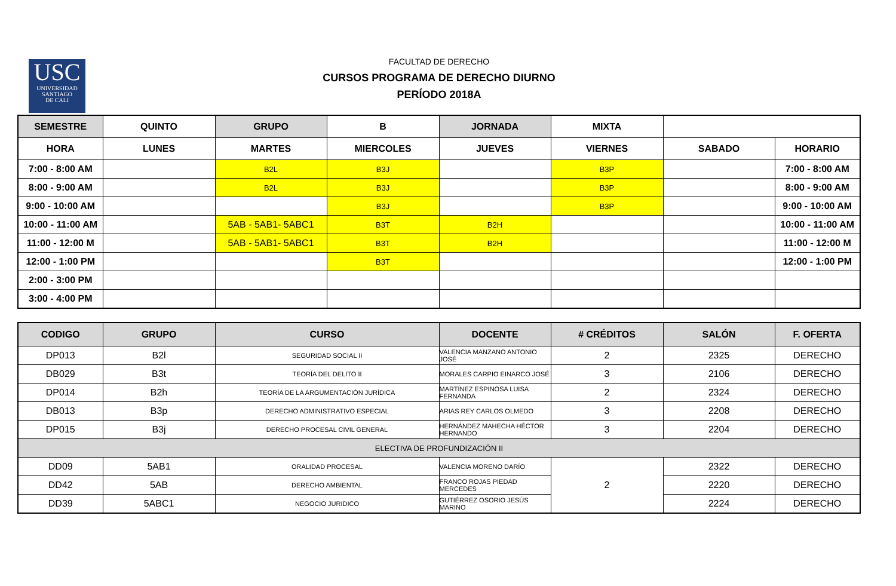USC
UNIVERSIDAD
SANTIAGO
DE CALI
FACULTAD DE DERECHO
CURSOS PROGRAMA DE DERECHO DIURNO
PERÍODO 2018A
| SEMESTRE | QUINTO | GRUPO | B | JORNADA | MIXTA | | |
| HORA | LUNES | MARTES | MIERCOLES | JUEVES | VIERNES | SABADO | HORARIO |
| 7:00 - 8:00 AM | | B2L | B3J | | B3P | | 7:00 - 8:00 AM |
| 8:00 - 9:00 AM | | B2L | B3J | | B3P | | 8:00 - 9:00 AM |
| 9:00 - 10:00 AM | | | B3J | | B3P | | 9:00 - 10:00 AM |
| 10:00 - 11:00 AM | | 5AB - 5AB1- 5ABC1 | B3T | B2H | | | 10:00 - 11:00 AM |
| 11:00 - 12:00 M | | 5AB - 5AB1- 5ABC1 | B3T | B2H | | | 11:00 - 12:00 M |
| 12:00 - 1:00 PM | | | B3T | | | | 12:00 - 1:00 PM |
| 2:00 - 3:00 PM | | | | | | | |
| 3:00 - 4:00 PM | | | | | | | |
| CODIGO | GRUPO | CURSO | DOCENTE | # CRÉDITOS | SALÓN | F. OFERTA |
| --- | --- | --- | --- | --- | --- | --- |
| DP013 | B2l | SEGURIDAD SOCIAL II | VALENCIA MANZANO ANTONIO JOSÉ | 2 | 2325 | DERECHO |
| DB029 | B3t | TEORÍA DEL DELITO II | MORALES CARPIO EINARCO JOSÉ | 3 | 2106 | DERECHO |
| DP014 | B2h | TEORÍA DE LA ARGUMENTACIÓN JURÍDICA | MARTÍNEZ ESPINOSA LUISA FERNANDA | 2 | 2324 | DERECHO |
| DB013 | B3p | DERECHO ADMINISTRATIVO ESPECIAL | ARIAS REY CARLOS OLMEDO | 3 | 2208 | DERECHO |
| DP015 | B3j | DERECHO PROCESAL CIVIL GENERAL | HERNÁNDEZ MAHECHA HÉCTOR HERNANDO | 3 | 2204 | DERECHO |
| ELECTIVA DE PROFUNDIZACIÓN II | | | | | | |
| DD09 | 5AB1 | ORALIDAD PROCESAL | VALENCIA MORENO DARÍO | 2 | 2322 | DERECHO |
| DD42 | 5AB | DERECHO AMBIENTAL | FRANCO ROJAS PIEDAD MERCEDES | | 2220 | DERECHO |
| DD39 | 5ABC1 | NEGOCIO JURIDICO | GUTIÉRREZ OSORIO JESÚS MARINO | | 2224 | DERECHO |